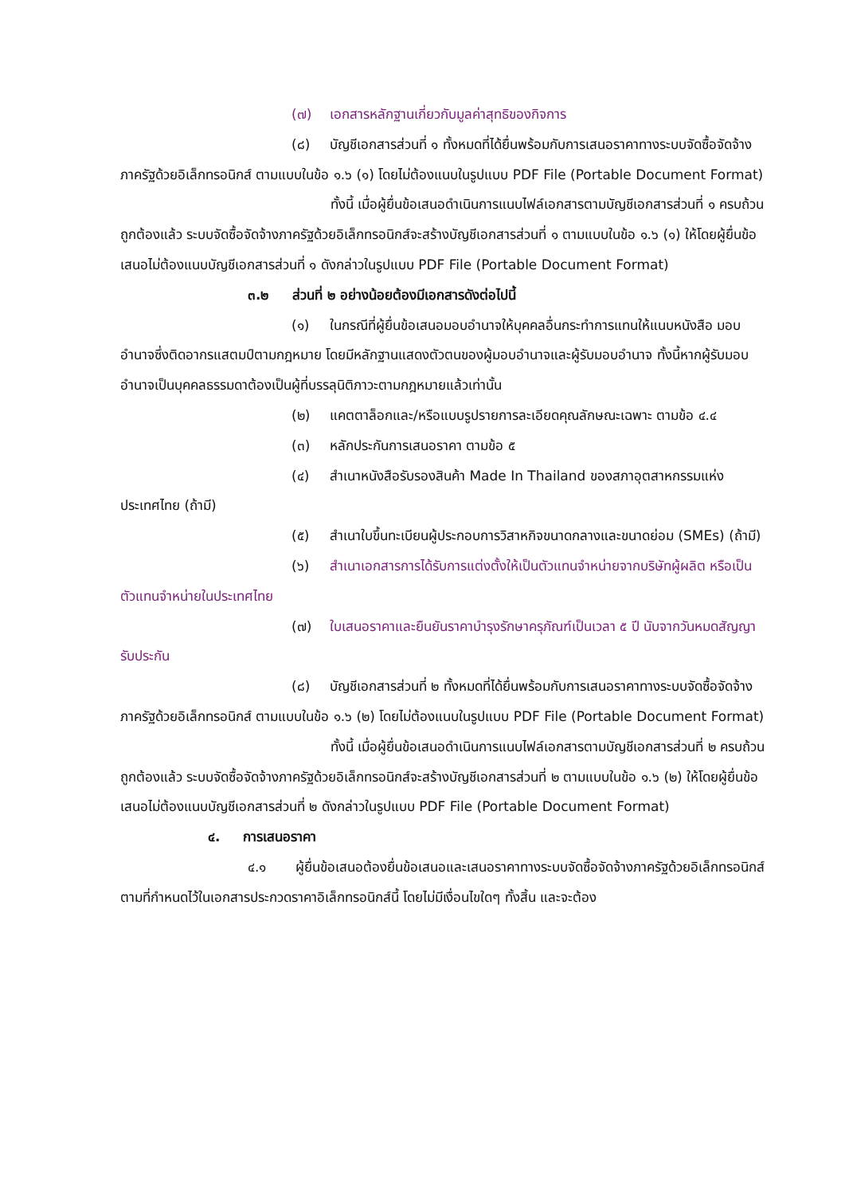(๗) เอกสารหลักฐานเกี่ยวกับมูลค่าสุทธิของกิจการ
(๘) บัญชีเอกสารส่วนที่ ๑ ทั้งหมดที่ได้ยื่นพร้อมกับการเสนอราคาทางระบบจัดซื้อจัดจ้างภาครัฐด้วยอิเล็กทรอนิกส์ ตามแบบในข้อ ๑.๖ (๑) โดยไม่ต้องแนบในรูปแบบ PDF File (Portable Document Format)
ทั้งนี้ เมื่อผู้ยื่นข้อเสนอดำเนินการแนบไฟล์เอกสารตามบัญชีเอกสารส่วนที่ ๑ ครบถ้วน ถูกต้องแล้ว ระบบจัดซื้อจัดจ้างภาครัฐด้วยอิเล็กทรอนิกส์จะสร้างบัญชีเอกสารส่วนที่ ๑ ตามแบบในข้อ ๑.๖ (๑) ให้โดยผู้ยื่นข้อเสนอไม่ต้องแนบบัญชีเอกสารส่วนที่ ๑ ดังกล่าวในรูปแบบ PDF File (Portable Document Format)
๓.๒ ส่วนที่ ๒ อย่างน้อยต้องมีเอกสารดังต่อไปนี้
(๑) ในกรณีที่ผู้ยื่นข้อเสนอมอบอำนาจให้บุคคลอื่นกระทำการแทนให้แนบหนังสือ มอบอำนาจซึ่งติดอากรแสตมป์ตามกฎหมาย โดยมีหลักฐานแสดงตัวตนของผู้มอบอำนาจและผู้รับมอบอำนาจ ทั้งนี้หากผู้รับมอบอำนาจเป็นบุคคลธรรมดาต้องเป็นผู้ที่บรรลุนิติภาวะตามกฎหมายแล้วเท่านั้น
(๒) แคตตาล็อกและ/หรือแบบรูปรายการละเอียดคุณลักษณะเฉพาะ ตามข้อ ๔.๔
(๓) หลักประกันการเสนอราคา ตามข้อ ๕
(๔) สำเนาหนังสือรับรองสินค้า Made In Thailand ของสภาอุตสาหกรรมแห่งประเทศไทย (ถ้ามี)
(๕) สำเนาใบขึ้นทะเบียนผู้ประกอบการวิสาหกิจขนาดกลางและขนาดย่อม (SMEs) (ถ้ามี)
(๖) สำเนาเอกสารการได้รับการแต่งตั้งให้เป็นตัวแทนจำหน่ายจากบริษัทผู้ผลิต หรือเป็นตัวแทนจำหน่ายในประเทศไทย
(๗) ใบเสนอราคาและยืนยันราคาบำรุงรักษาครุภัณฑ์เป็นเวลา ๕ ปี นับจากวันหมดสัญญารับประกัน
(๘) บัญชีเอกสารส่วนที่ ๒ ทั้งหมดที่ได้ยื่นพร้อมกับการเสนอราคาทางระบบจัดซื้อจัดจ้างภาครัฐด้วยอิเล็กทรอนิกส์ ตามแบบในข้อ ๑.๖ (๒) โดยไม่ต้องแนบในรูปแบบ PDF File (Portable Document Format)
ทั้งนี้ เมื่อผู้ยื่นข้อเสนอดำเนินการแนบไฟล์เอกสารตามบัญชีเอกสารส่วนที่ ๒ ครบถ้วน ถูกต้องแล้ว ระบบจัดซื้อจัดจ้างภาครัฐด้วยอิเล็กทรอนิกส์จะสร้างบัญชีเอกสารส่วนที่ ๒ ตามแบบในข้อ ๑.๖ (๒) ให้โดยผู้ยื่นข้อเสนอไม่ต้องแนบบัญชีเอกสารส่วนที่ ๒ ดังกล่าวในรูปแบบ PDF File (Portable Document Format)
๔. การเสนอราคา
๔.๑ ผู้ยื่นข้อเสนอต้องยื่นข้อเสนอและเสนอราคาทางระบบจัดซื้อจัดจ้างภาครัฐด้วยอิเล็กทรอนิกส์ตามที่กำหนดไว้ในเอกสารประกวดราคาอิเล็กทรอนิกส์นี้ โดยไม่มีเงื่อนไขใดๆ ทั้งสิ้น และจะต้อง